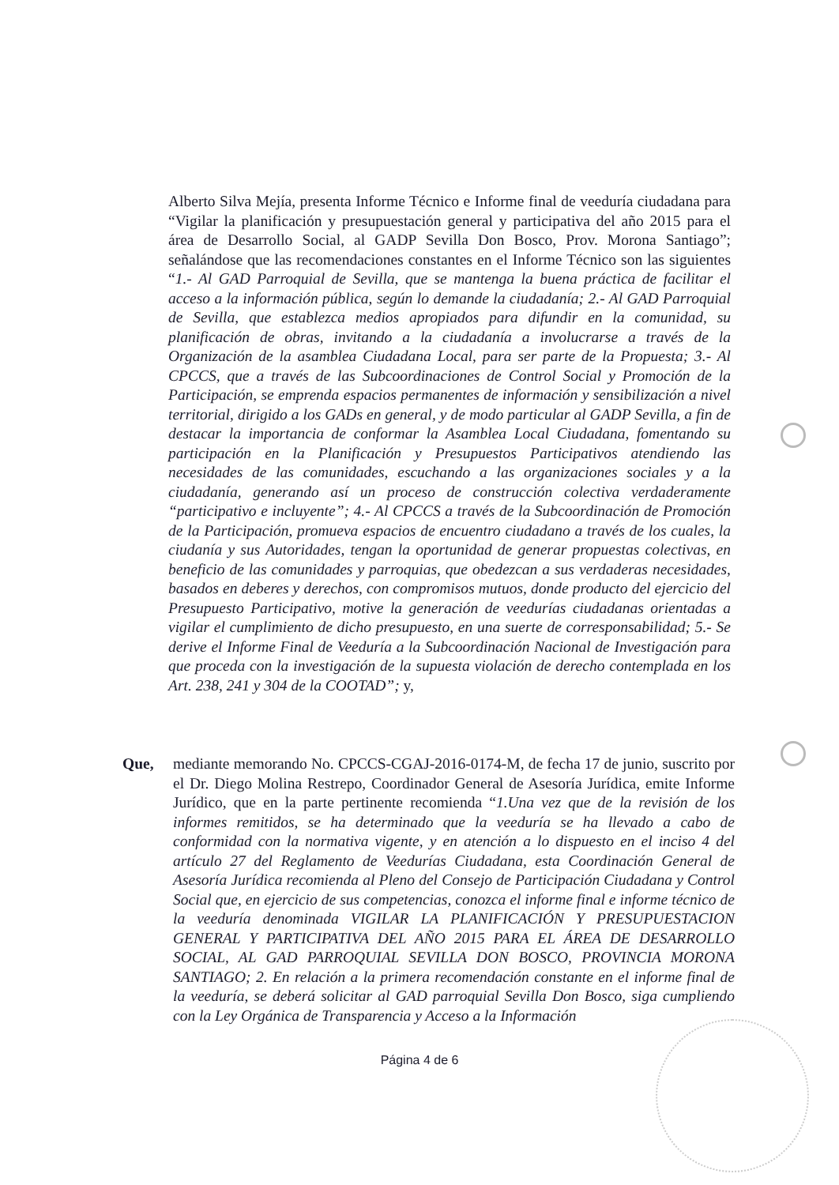Alberto Silva Mejía, presenta Informe Técnico e Informe final de veeduría ciudadana para “Vigilar la planificación y presupuestación general y participativa del año 2015 para el área de Desarrollo Social, al GADP Sevilla Don Bosco, Prov. Morona Santiago”; señalándose que las recomendaciones constantes en el Informe Técnico son las siguientes “1.- Al GAD Parroquial de Sevilla, que se mantenga la buena práctica de facilitar el acceso a la información pública, según lo demande la ciudadanía; 2.- Al GAD Parroquial de Sevilla, que establezca medios apropiados para difundir en la comunidad, su planificación de obras, invitando a la ciudadanía a involucrarse a través de la Organización de la asamblea Ciudadana Local, para ser parte de la Propuesta; 3.- Al CPCCS, que a través de las Subcoordinaciones de Control Social y Promoción de la Participación, se emprenda espacios permanentes de información y sensibilización a nivel territorial, dirigido a los GADs en general, y de modo particular al GADP Sevilla, a fin de destacar la importancia de conformar la Asamblea Local Ciudadana, fomentando su participación en la Planificación y Presupuestos Participativos atendiendo las necesidades de las comunidades, escuchando a las organizaciones sociales y a la ciudadanía, generando así un proceso de construcción colectiva verdaderamente “participativo e incluyente”; 4.- Al CPCCS a través de la Subcoordinación de Promoción de la Participación, promueva espacios de encuentro ciudadano a través de los cuales, la ciudanía y sus Autoridades, tengan la oportunidad de generar propuestas colectivas, en beneficio de las comunidades y parroquias, que obedezcan a sus verdaderas necesidades, basados en deberes y derechos, con compromisos mutuos, donde producto del ejercicio del Presupuesto Participativo, motive la generación de veedurías ciudadanas orientadas a vigilar el cumplimiento de dicho presupuesto, en una suerte de corresponsabilidad; 5.- Se derive el Informe Final de Veeduría a la Subcoordinación Nacional de Investigación para que proceda con la investigación de la supuesta violación de derecho contemplada en los Art. 238, 241 y 304 de la COOTAD”; y,
Que, mediante memorando No. CPCCS-CGAJ-2016-0174-M, de fecha 17 de junio, suscrito por el Dr. Diego Molina Restrepo, Coordinador General de Asesoría Jurídica, emite Informe Jurídico, que en la parte pertinente recomienda “1.Una vez que de la revisión de los informes remitidos, se ha determinado que la veeduría se ha llevado a cabo de conformidad con la normativa vigente, y en atención a lo dispuesto en el inciso 4 del artículo 27 del Reglamento de Veedurías Ciudadana, esta Coordinación General de Asesoría Jurídica recomienda al Pleno del Consejo de Participación Ciudadana y Control Social que, en ejercicio de sus competencias, conozca el informe final e informe técnico de la veeduría denominada VIGILAR LA PLANIFICACIÓN Y PRESUPUESTACION GENERAL Y PARTICIPATIVA DEL AÑO 2015 PARA EL ÁREA DE DESARROLLO SOCIAL, AL GAD PARROQUIAL SEVILLA DON BOSCO, PROVINCIA MORONA SANTIAGO; 2. En relación a la primera recomendación constante en el informe final de la veeduría, se deberá solicitar al GAD parroquial Sevilla Don Bosco, siga cumpliendo con la Ley Orgánica de Transparencia y Acceso a la Información
Página 4 de 6